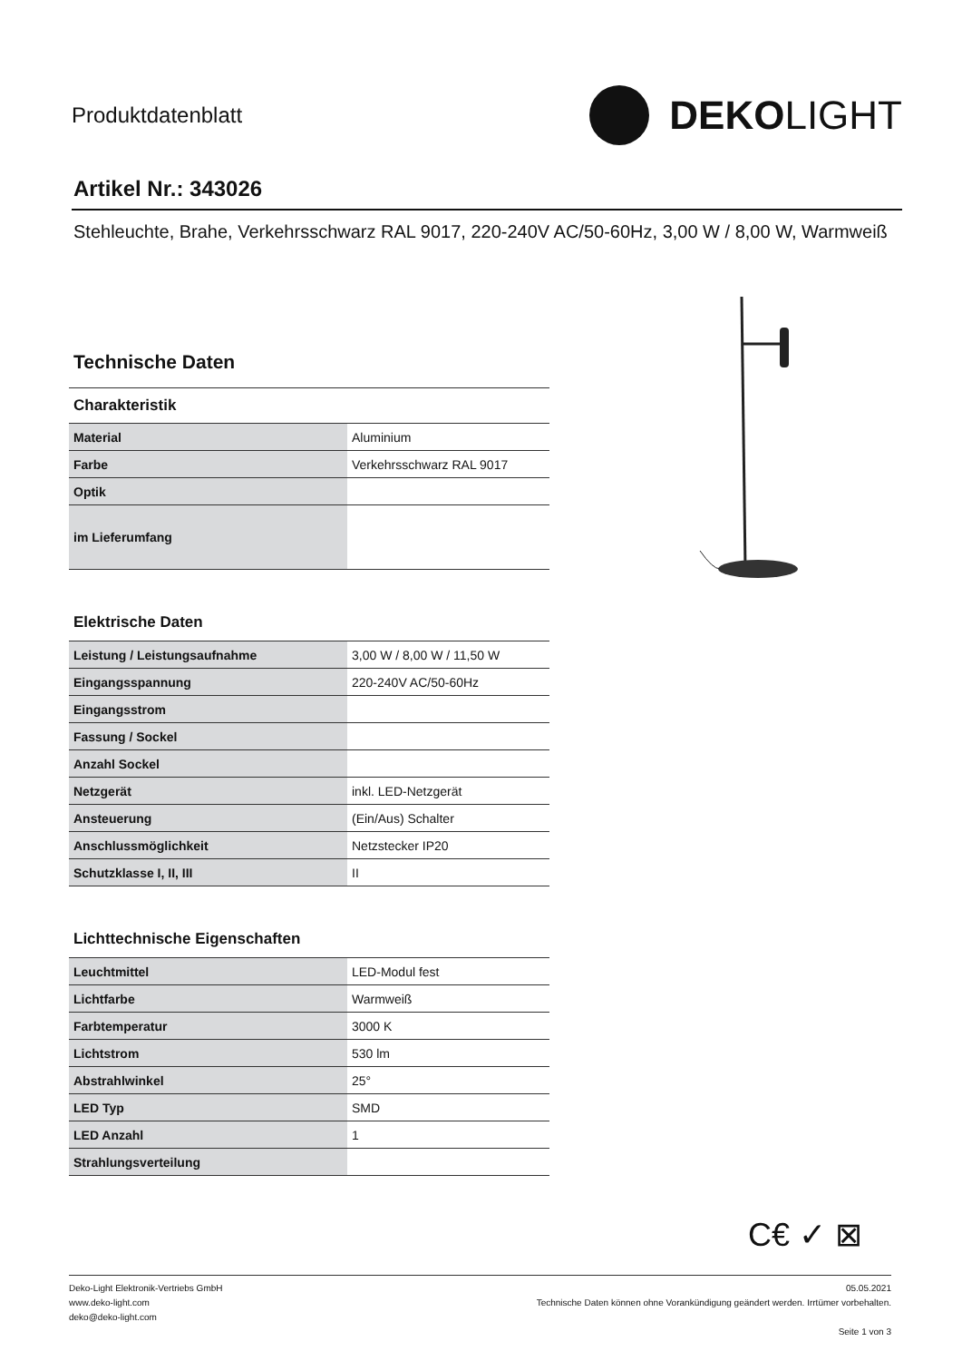Produktdatenblatt
DEKO LIGHT
Artikel Nr.: 343026
Stehleuchte, Brahe, Verkehrsschwarz RAL 9017, 220-240V AC/50-60Hz, 3,00 W / 8,00 W, Warmweiß
Technische Daten
| Charakteristik | |
| Material | Aluminium |
| Farbe | Verkehrsschwarz RAL 9017 |
| Optik | |
| im Lieferumfang | |
Elektrische Daten
| Leistung / Leistungsaufnahme | 3,00 W / 8,00 W / 11,50 W |
| Eingangsspannung | 220-240V AC/50-60Hz |
| Eingangsstrom | |
| Fassung / Sockel | |
| Anzahl Sockel | |
| Netzgerät | inkl. LED-Netzgerät |
| Ansteuerung | (Ein/Aus) Schalter |
| Anschlussmöglichkeit | Netzstecker IP20 |
| Schutzklasse I, II, III | II |
Lichttechnische Eigenschaften
| Leuchtmittel | LED-Modul fest |
| Lichtfarbe | Warmweiß |
| Farbtemperatur | 3000 K |
| Lichtstrom | 530 lm |
| Abstrahlwinkel | 25° |
| LED Typ | SMD |
| LED Anzahl | 1 |
| Strahlungsverteilung | |
C€ ✓ ⊠
Deko-Light Elektronik-Vertriebs GmbH
www.deko-light.com
deko@deko-light.com
05.05.2021
Technische Daten können ohne Vorankündigung geändert werden. Irrtümer vorbehalten.
Seite 1 von 3